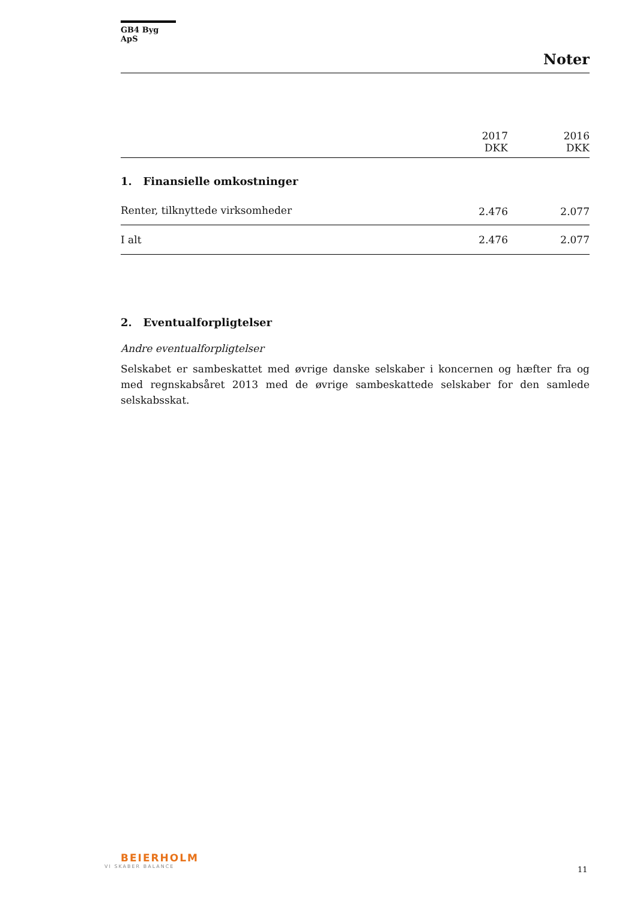GB4 Byg ApS
Noter
| | 2017 DKK | 2016 DKK |
| --- | --- | --- |
| 1. Finansielle omkostninger | | |
| Renter, tilknyttede virksomheder | 2.476 | 2.077 |
| I alt | 2.476 | 2.077 |
2. Eventualforpligtelser
Andre eventualforpligtelser
Selskabet er sambeskattet med øvrige danske selskaber i koncernen og hæfter fra og med regnskabsåret 2013 med de øvrige sambeskattede selskaber for den samlede selskabsskat.
BEIERHOLM
VI SKABER BALANCE
11